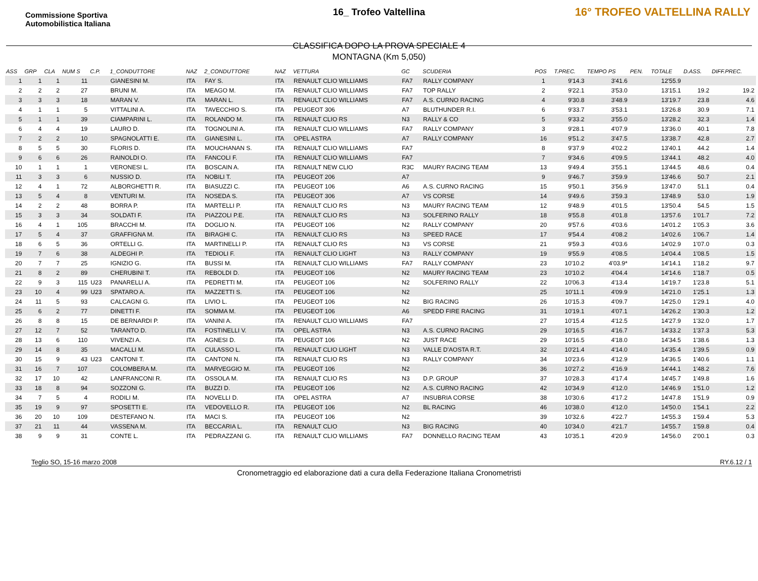Commissione Sportiva Automobilistica Italiana
16° TROFEO VALTELLINA RALLY
16_ Trofeo Valtellina
CLASSIFICA DOPO LA PROVA SPECIALE 4
MONTAGNA (Km 5,050)
| ASS | GRP | CLA | NUM S | C.P. | 1_CONDUTTORE | NAZ | 2_CONDUTTORE | NAZ | VETTURA | GC | SCUDERIA | POS | T.PREC. | TEMPO PS | PEN. | TOTALE | D.ASS. | DIFF.PREC. |
| --- | --- | --- | --- | --- | --- | --- | --- | --- | --- | --- | --- | --- | --- | --- | --- | --- | --- | --- |
| 1 | 1 | 1 | 11 | | GIANESINI M. | ITA | FAY S. | ITA | RENAULT CLIO WILLIAMS | FA7 | RALLY COMPANY | 1 | 9'14.3 | 3'41.6 | | 12'55.9 | | |
| 2 | 2 | 2 | 27 | | BRUNI M. | ITA | MEAGO M. | ITA | RENAULT CLIO WILLIAMS | FA7 | TOP RALLY | 2 | 9'22.1 | 3'53.0 | | 13'15.1 | 19.2 | 19.2 |
| 3 | 3 | 3 | 18 | | MARAN V. | ITA | MARAN L. | ITA | RENAULT CLIO WILLIAMS | FA7 | A.S. CURNO RACING | 4 | 9'30.8 | 3'48.9 | | 13'19.7 | 23.8 | 4.6 |
| 4 | 1 | 1 | 5 | | VITTALINI A. | ITA | TAVECCHIO S. | ITA | PEUGEOT 306 | A7 | BLUTHUNDER R.I. | 6 | 9'33.7 | 3'53.1 | | 13'26.8 | 30.9 | 7.1 |
| 5 | 1 | 1 | 39 | | CIAMPARINI L. | ITA | ROLANDO M. | ITA | RENAULT CLIO RS | N3 | RALLY & CO | 5 | 9'33.2 | 3'55.0 | | 13'28.2 | 32.3 | 1.4 |
| 6 | 4 | 4 | 19 | | LAURO D. | ITA | TOGNOLINI A. | ITA | RENAULT CLIO WILLIAMS | FA7 | RALLY COMPANY | 3 | 9'28.1 | 4'07.9 | | 13'36.0 | 40.1 | 7.8 |
| 7 | 2 | 2 | 10 | | SPAGNOLATTI E. | ITA | GIANESINI L. | ITA | OPEL ASTRA | A7 | RALLY COMPANY | 16 | 9'51.2 | 3'47.5 | | 13'38.7 | 42.8 | 2.7 |
| 8 | 5 | 5 | 30 | | FLORIS D. | ITA | MOUCHANAN S. | ITA | RENAULT CLIO WILLIAMS | FA7 | | 8 | 9'37.9 | 4'02.2 | | 13'40.1 | 44.2 | 1.4 |
| 9 | 6 | 6 | 26 | | RAINOLDI O. | ITA | FANCOLI F. | ITA | RENAULT CLIO WILLIAMS | FA7 | | 7 | 9'34.6 | 4'09.5 | | 13'44.1 | 48.2 | 4.0 |
| 10 | 1 | 1 | 1 | | VERONESI L. | ITA | BOSCAIN A. | ITA | RENAULT NEW CLIO | R3C | MAURY RACING TEAM | 13 | 9'49.4 | 3'55.1 | | 13'44.5 | 48.6 | 0.4 |
| 11 | 3 | 3 | 6 | | NUSSIO D. | ITA | NOBILI T. | ITA | PEUGEOT 206 | A7 | | 9 | 9'46.7 | 3'59.9 | | 13'46.6 | 50.7 | 2.1 |
| 12 | 4 | 1 | 72 | | ALBORGHETTI R. | ITA | BIASUZZI C. | ITA | PEUGEOT 106 | A6 | A.S. CURNO RACING | 15 | 9'50.1 | 3'56.9 | | 13'47.0 | 51.1 | 0.4 |
| 13 | 5 | 4 | 8 | | VENTURI M. | ITA | NOSEDA S. | ITA | PEUGEOT 306 | A7 | VS CORSE | 14 | 9'49.6 | 3'59.3 | | 13'48.9 | 53.0 | 1.9 |
| 14 | 2 | 2 | 48 | | BORRA P. | ITA | MARTELLI P. | ITA | RENAULT CLIO RS | N3 | MAURY RACING TEAM | 12 | 9'48.9 | 4'01.5 | | 13'50.4 | 54.5 | 1.5 |
| 15 | 3 | 3 | 34 | | SOLDATI F. | ITA | PIAZZOLI P.E. | ITA | RENAULT CLIO RS | N3 | SOLFERINO RALLY | 18 | 9'55.8 | 4'01.8 | | 13'57.6 | 1'01.7 | 7.2 |
| 16 | 4 | 1 | 105 | | BRACCHI M. | ITA | DOGLIO N. | ITA | PEUGEOT 106 | N2 | RALLY COMPANY | 20 | 9'57.6 | 4'03.6 | | 14'01.2 | 1'05.3 | 3.6 |
| 17 | 5 | 4 | 37 | | GRAFFIGNA M. | ITA | BIRAGHI C. | ITA | RENAULT CLIO RS | N3 | SPEED RACE | 17 | 9'54.4 | 4'08.2 | | 14'02.6 | 1'06.7 | 1.4 |
| 18 | 6 | 5 | 36 | | ORTELLI G. | ITA | MARTINELLI P. | ITA | RENAULT CLIO RS | N3 | VS CORSE | 21 | 9'59.3 | 4'03.6 | | 14'02.9 | 1'07.0 | 0.3 |
| 19 | 7 | 6 | 38 | | ALDEGHI P. | ITA | TEDIOLI F. | ITA | RENAULT CLIO LIGHT | N3 | RALLY COMPANY | 19 | 9'55.9 | 4'08.5 | | 14'04.4 | 1'08.5 | 1.5 |
| 20 | 7 | 7 | 25 | | IGNIZIO G. | ITA | BUSSI M. | ITA | RENAULT CLIO WILLIAMS | FA7 | RALLY COMPANY | 23 | 10'10.2 | 4'03.9* | | 14'14.1 | 1'18.2 | 9.7 |
| 21 | 8 | 2 | 89 | | CHERUBINI T. | ITA | REBOLDI D. | ITA | PEUGEOT 106 | N2 | MAURY RACING TEAM | 23 | 10'10.2 | 4'04.4 | | 14'14.6 | 1'18.7 | 0.5 |
| 22 | 9 | 3 | 115 | U23 | PANARELLI A. | ITA | PEDRETTI M. | ITA | PEUGEOT 106 | N2 | SOLFERINO RALLY | 22 | 10'06.3 | 4'13.4 | | 14'19.7 | 1'23.8 | 5.1 |
| 23 | 10 | 4 | 99 | U23 | SPATARO A. | ITA | MAZZETTI S. | ITA | PEUGEOT 106 | N2 | | 25 | 10'11.1 | 4'09.9 | | 14'21.0 | 1'25.1 | 1.3 |
| 24 | 11 | 5 | 93 | | CALCAGNI G. | ITA | LIVIO L. | ITA | PEUGEOT 106 | N2 | BIG RACING | 26 | 10'15.3 | 4'09.7 | | 14'25.0 | 1'29.1 | 4.0 |
| 25 | 6 | 2 | 77 | | DINETTI F. | ITA | SOMMA M. | ITA | PEUGEOT 106 | A6 | SPEDD FIRE RACING | 31 | 10'19.1 | 4'07.1 | | 14'26.2 | 1'30.3 | 1.2 |
| 26 | 8 | 8 | 15 | | DE BERNARDI P. | ITA | VANINI A. | ITA | RENAULT CLIO WILLIAMS | FA7 | | 27 | 10'15.4 | 4'12.5 | | 14'27.9 | 1'32.0 | 1.7 |
| 27 | 12 | 7 | 52 | | TARANTO D. | ITA | FOSTINELLI V. | ITA | OPEL ASTRA | N3 | A.S. CURNO RACING | 29 | 10'16.5 | 4'16.7 | | 14'33.2 | 1'37.3 | 5.3 |
| 28 | 13 | 6 | 110 | | VIVENZI A. | ITA | AGNESI D. | ITA | PEUGEOT 106 | N2 | JUST RACE | 29 | 10'16.5 | 4'18.0 | | 14'34.5 | 1'38.6 | 1.3 |
| 29 | 14 | 8 | 35 | | MACALLI M. | ITA | CULASSO L. | ITA | RENAULT CLIO LIGHT | N3 | VALLE D'AOSTA R.T. | 32 | 10'21.4 | 4'14.0 | | 14'35.4 | 1'39.5 | 0.9 |
| 30 | 15 | 9 | 43 | U23 | CANTONI T. | ITA | CANTONI N. | ITA | RENAULT CLIO RS | N3 | RALLY COMPANY | 34 | 10'23.6 | 4'12.9 | | 14'36.5 | 1'40.6 | 1.1 |
| 31 | 16 | 7 | 107 | | COLOMBERA M. | ITA | MARVEGGIO M. | ITA | PEUGEOT 106 | N2 | | 36 | 10'27.2 | 4'16.9 | | 14'44.1 | 1'48.2 | 7.6 |
| 32 | 17 | 10 | 42 | | LANFRANCONI R. | ITA | OSSOLA M. | ITA | RENAULT CLIO RS | N3 | D.P. GROUP | 37 | 10'28.3 | 4'17.4 | | 14'45.7 | 1'49.8 | 1.6 |
| 33 | 18 | 8 | 94 | | SOZZONI G. | ITA | BUZZI D. | ITA | PEUGEOT 106 | N2 | A.S. CURNO RACING | 42 | 10'34.9 | 4'12.0 | | 14'46.9 | 1'51.0 | 1.2 |
| 34 | 7 | 5 | 4 | | RODILI M. | ITA | NOVELLI D. | ITA | OPEL ASTRA | A7 | INSUBRIA CORSE | 38 | 10'30.6 | 4'17.2 | | 14'47.8 | 1'51.9 | 0.9 |
| 35 | 19 | 9 | 97 | | SPOSETTI E. | ITA | VEDOVELLO R. | ITA | PEUGEOT 106 | N2 | BL RACING | 46 | 10'38.0 | 4'12.0 | | 14'50.0 | 1'54.1 | 2.2 |
| 36 | 20 | 10 | 109 | | DESTEFANO N. | ITA | MACI S. | ITA | PEUGEOT 106 | N2 | | 39 | 10'32.6 | 4'22.7 | | 14'55.3 | 1'59.4 | 5.3 |
| 37 | 21 | 11 | 44 | | VASSENA M. | ITA | BECCARIA L. | ITA | RENAULT CLIO | N3 | BIG RACING | 40 | 10'34.0 | 4'21.7 | | 14'55.7 | 1'59.8 | 0.4 |
| 38 | 9 | 9 | 31 | | CONTE L. | ITA | PEDRAZZANI G. | ITA | RENAULT CLIO WILLIAMS | FA7 | DONNELLO RACING TEAM | 43 | 10'35.1 | 4'20.9 | | 14'56.0 | 2'00.1 | 0.3 |
Teglio SO, 15-16 marzo 2008 RY.6.12 / 1
Cronometraggio ed elaborazione dati a cura della Federazione Italiana Cronometristi